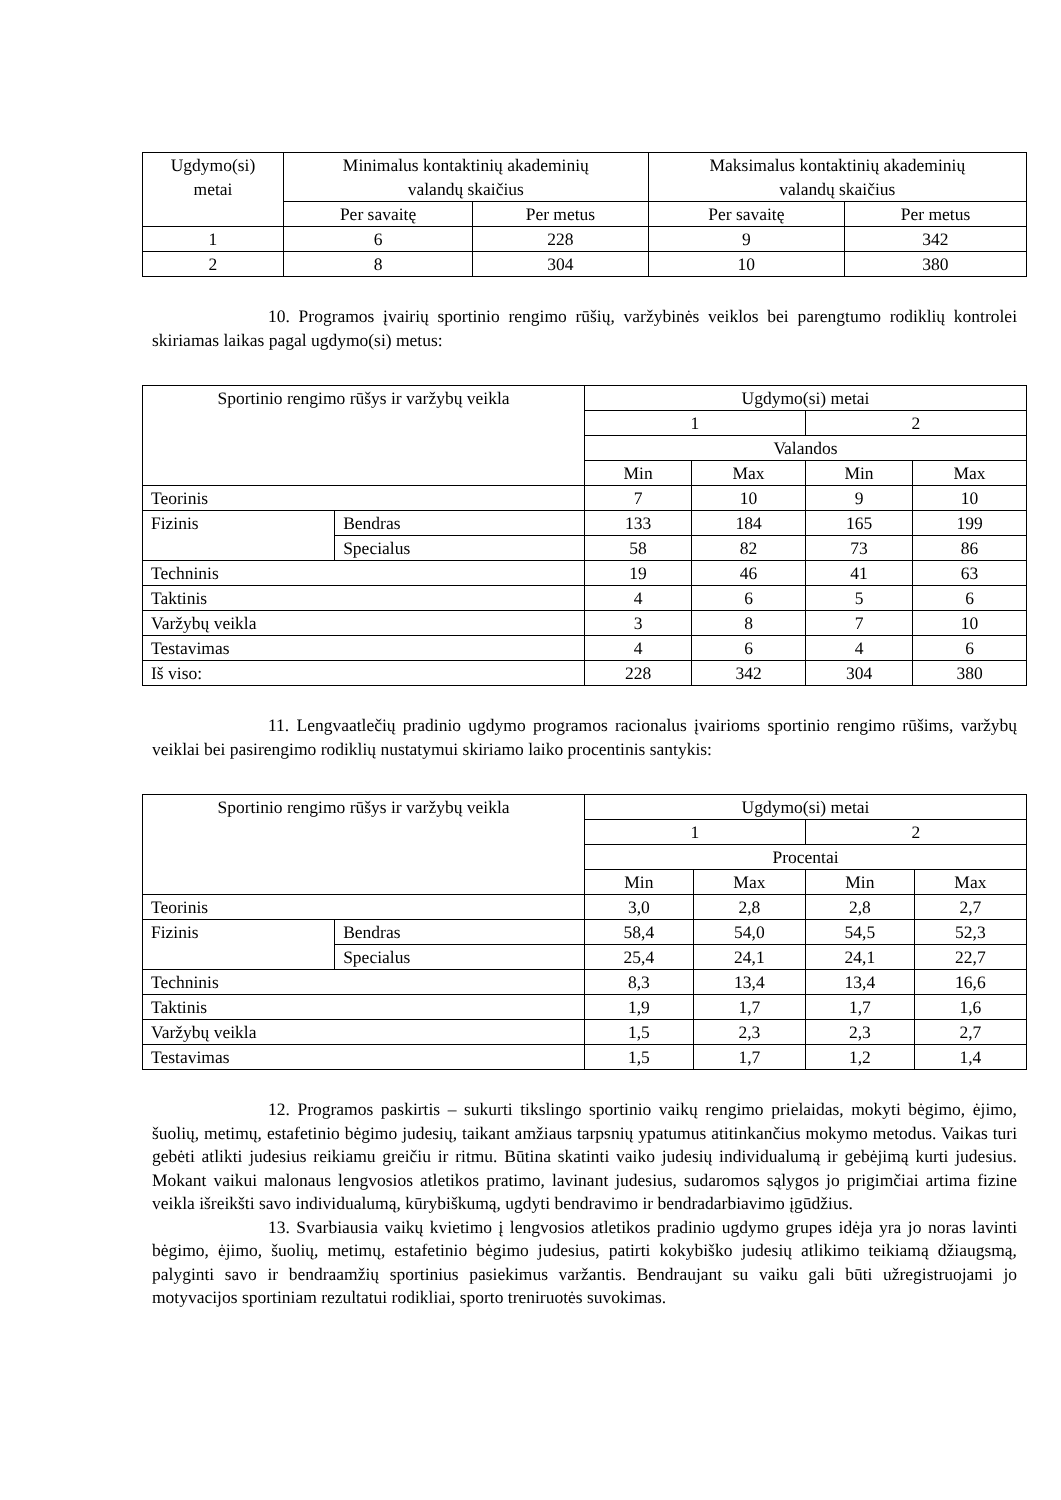| Ugdymo(si) metai | Minimalus kontaktinių akademinių valandų skaičius | | Maksimalus kontaktinių akademinių valandų skaičius | |
| --- | --- | --- | --- | --- |
| | Per savaitę | Per metus | Per savaitę | Per metus |
| 1 | 6 | 228 | 9 | 342 |
| 2 | 8 | 304 | 10 | 380 |
10. Programos įvairių sportinio rengimo rūšių, varžybinės veiklos bei parengtumo rodiklių kontrolei skiriamas laikas pagal ugdymo(si) metus:
| Sportinio rengimo rūšys ir varžybų veikla | | Ugdymo(si) metai | | | |
| --- | --- | --- | --- | --- | --- |
| | | 1 | | 2 | |
| | | Valandos | | | |
| | | Min | Max | Min | Max |
| Teorinis | | 7 | 10 | 9 | 10 |
| Fizinis | Bendras | 133 | 184 | 165 | 199 |
| | Specialus | 58 | 82 | 73 | 86 |
| Techninis | | 19 | 46 | 41 | 63 |
| Taktinis | | 4 | 6 | 5 | 6 |
| Varžybų veikla | | 3 | 8 | 7 | 10 |
| Testavimas | | 4 | 6 | 4 | 6 |
| Iš viso: | | 228 | 342 | 304 | 380 |
11. Lengvaatlečių pradinio ugdymo programos racionalus įvairioms sportinio rengimo rūšims, varžybų veiklai bei pasirengimo rodiklių nustatymui skiriamo laiko procentinis santykis:
| Sportinio rengimo rūšys ir varžybų veikla | | Ugdymo(si) metai | | | |
| --- | --- | --- | --- | --- | --- |
| | | 1 | | 2 | |
| | | Procentai | | | |
| | | Min | Max | Min | Max |
| Teorinis | | 3,0 | 2,8 | 2,8 | 2,7 |
| Fizinis | Bendras | 58,4 | 54,0 | 54,5 | 52,3 |
| | Specialus | 25,4 | 24,1 | 24,1 | 22,7 |
| Techninis | | 8,3 | 13,4 | 13,4 | 16,6 |
| Taktinis | | 1,9 | 1,7 | 1,7 | 1,6 |
| Varžybų veikla | | 1,5 | 2,3 | 2,3 | 2,7 |
| Testavimas | | 1,5 | 1,7 | 1,2 | 1,4 |
12. Programos paskirtis – sukurti tikslingo sportinio vaikų rengimo prielaidas, mokyti bėgimo, ėjimo, šuolių, metimų, estafetinio bėgimo judesių, taikant amžiaus tarpsnių ypatumus atitinkančius mokymo metodus. Vaikas turi gebėti atlikti judesius reikiamu greičiu ir ritmu. Būtina skatinti vaiko judesių individualumą ir gebėjimą kurti judesius. Mokant vaikui malonaus lengvosios atletikos pratimo, lavinant judesius, sudaromos sąlygos jo prigimčiai artima fizine veikla išreikšti savo individualumą, kūrybiškumą, ugdyti bendravimo ir bendradarbiavimo įgūdžius.
13. Svarbiausia vaikų kvietimo į lengvosios atletikos pradinio ugdymo grupes idėja yra jo noras lavinti bėgimo, ėjimo, šuolių, metimų, estafetinio bėgimo judesius, patirti kokybiško judesių atlikimo teikiamą džiaugsmą, palyginti savo ir bendraamžių sportinius pasiekimus varžantis. Bendraujant su vaiku gali būti užregistruojami jo motyvacijos sportiniam rezultatui rodikliai, sporto treniruotės suvokimas.